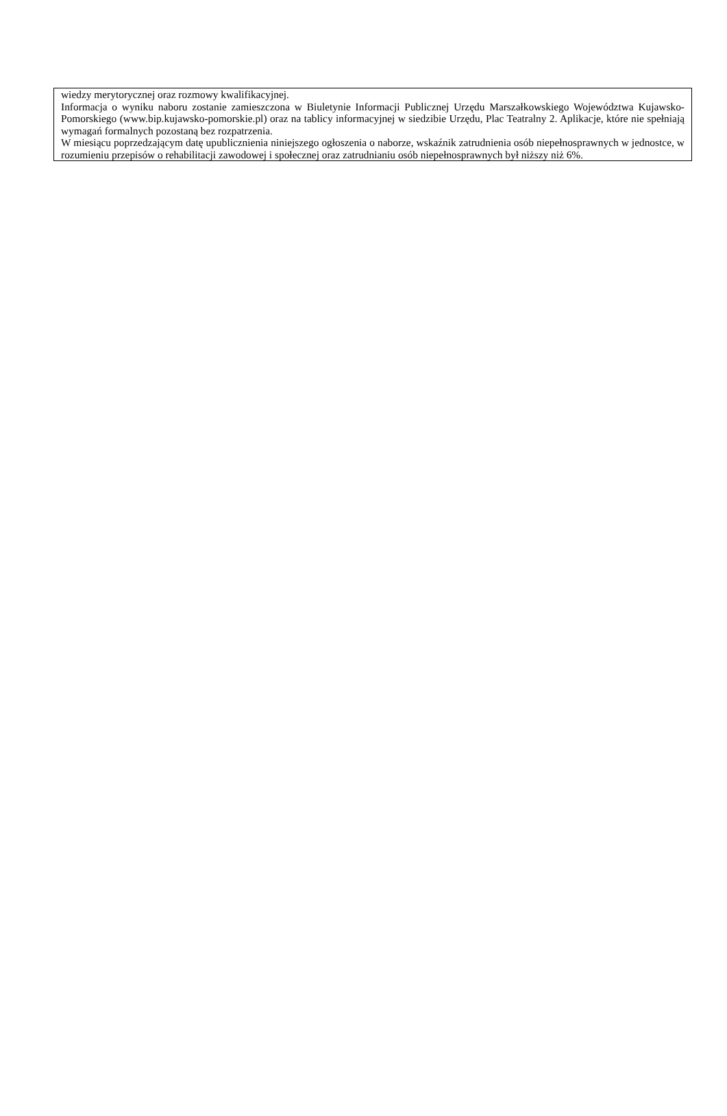wiedzy merytorycznej oraz rozmowy kwalifikacyjnej.
Informacja o wyniku naboru zostanie zamieszczona w Biuletynie Informacji Publicznej Urzędu Marszałkowskiego Województwa Kujawsko-Pomorskiego (www.bip.kujawsko-pomorskie.pl) oraz na tablicy informacyjnej w siedzibie Urzędu, Plac Teatralny 2. Aplikacje, które nie spełniają wymagań formalnych pozostaną bez rozpatrzenia.
W miesiącu poprzedzającym datę upublicznienia niniejszego ogłoszenia o naborze, wskaźnik zatrudnienia osób niepełnosprawnych w jednostce, w rozumieniu przepisów o rehabilitacji zawodowej i społecznej oraz zatrudnianiu osób niepełnosprawnych był niższy niż 6%.